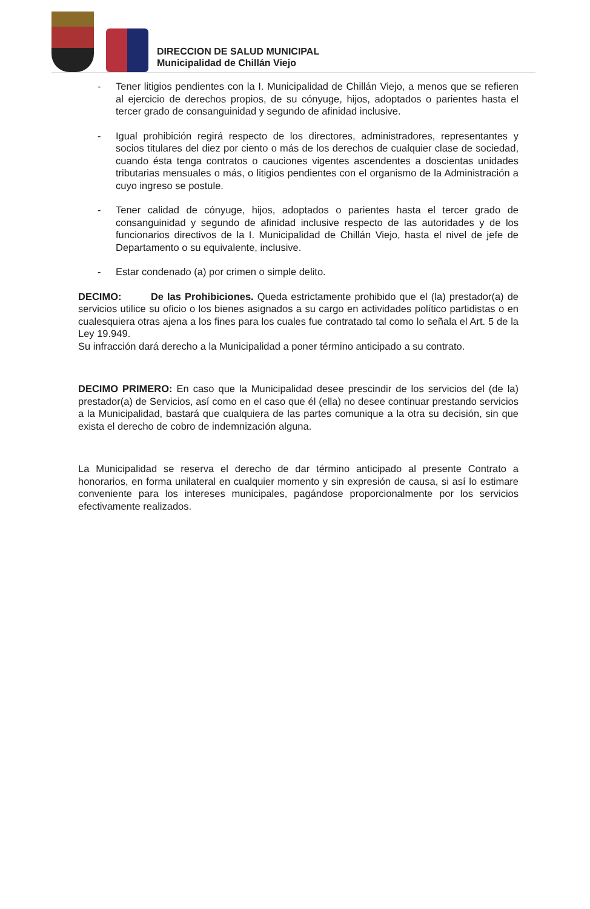DIRECCION DE SALUD MUNICIPAL
Municipalidad de Chillán Viejo
- Tener litigios pendientes con la I. Municipalidad de Chillán Viejo, a menos que se refieren al ejercicio de derechos propios, de su cónyuge, hijos, adoptados o parientes hasta el tercer grado de consanguinidad y segundo de afinidad inclusive.
- Igual prohibición regirá respecto de los directores, administradores, representantes y socios titulares del diez por ciento o más de los derechos de cualquier clase de sociedad, cuando ésta tenga contratos o cauciones vigentes ascendentes a doscientas unidades tributarias mensuales o más, o litigios pendientes con el organismo de la Administración a cuyo ingreso se postule.
- Tener calidad de cónyuge, hijos, adoptados o parientes hasta el tercer grado de consanguinidad y segundo de afinidad inclusive respecto de las autoridades y de los funcionarios directivos de la I. Municipalidad de Chillán Viejo, hasta el nivel de jefe de Departamento o su equivalente, inclusive.
- Estar condenado (a) por crimen o simple delito.
DECIMO: De las Prohibiciones. Queda estrictamente prohibido que el (la) prestador(a) de servicios utilice su oficio o los bienes asignados a su cargo en actividades político partidistas o en cualesquiera otras ajena a los fines para los cuales fue contratado tal como lo señala el Art. 5 de la Ley 19.949.
Su infracción dará derecho a la Municipalidad a poner término anticipado a su contrato.
DECIMO PRIMERO: En caso que la Municipalidad desee prescindir de los servicios del (de la) prestador(a) de Servicios, así como en el caso que él (ella) no desee continuar prestando servicios a la Municipalidad, bastará que cualquiera de las partes comunique a la otra su decisión, sin que exista el derecho de cobro de indemnización alguna.
La Municipalidad se reserva el derecho de dar término anticipado al presente Contrato a honorarios, en forma unilateral en cualquier momento y sin expresión de causa, si así lo estimare conveniente para los intereses municipales, pagándose proporcionalmente por los servicios efectivamente realizados.